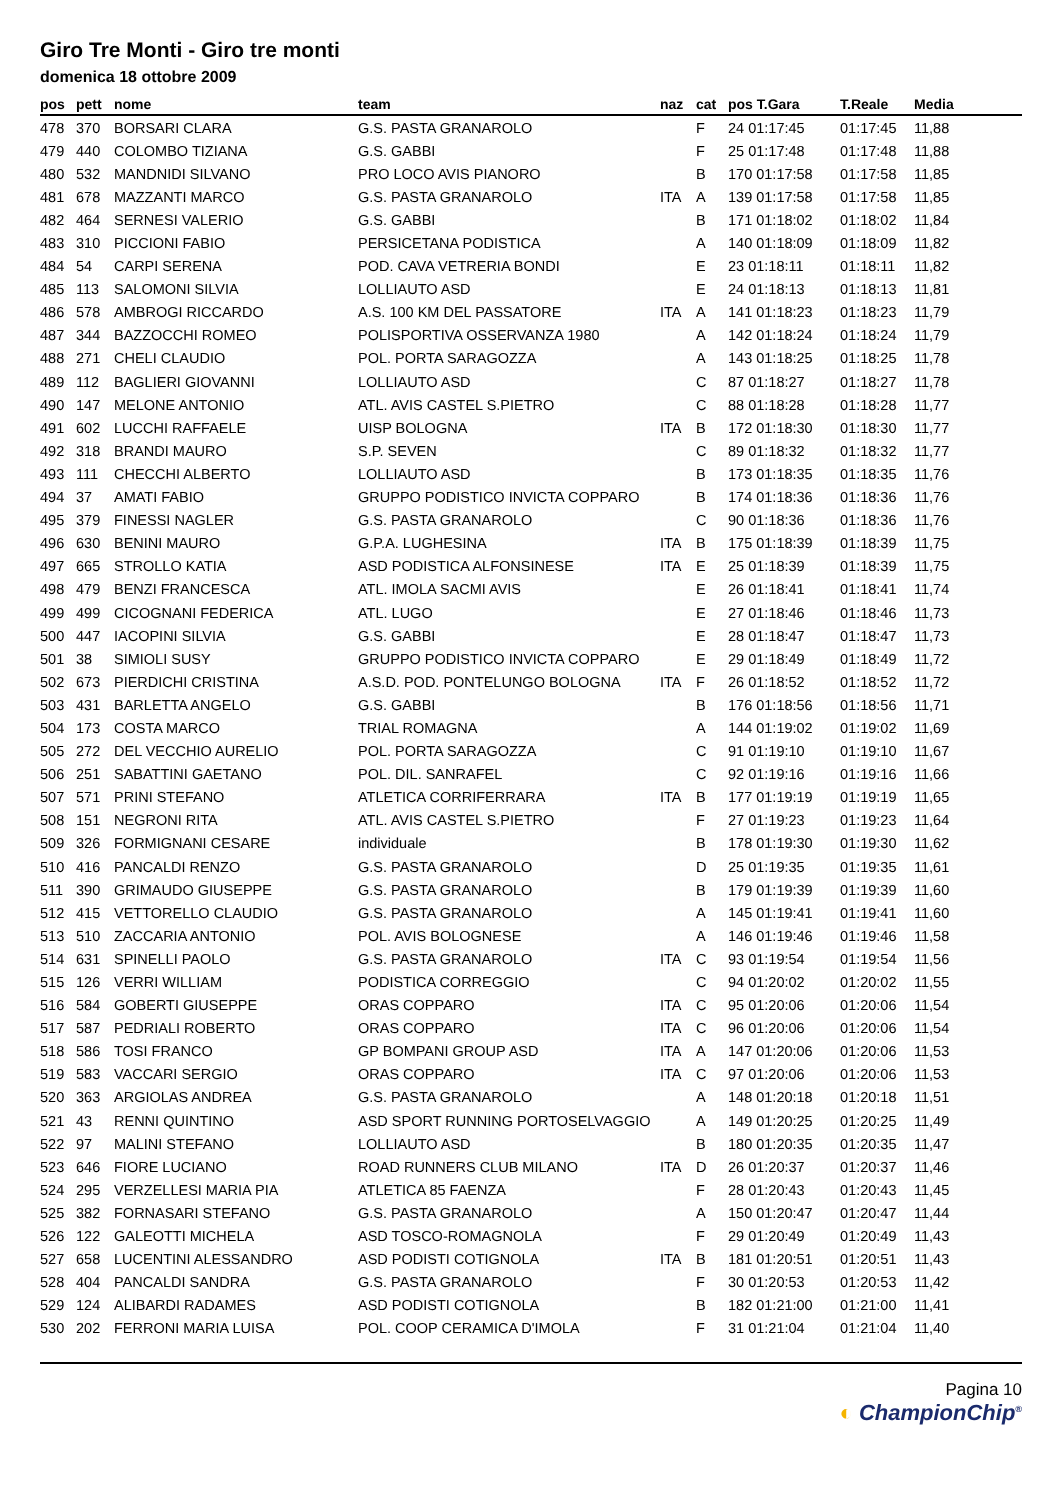Giro Tre Monti - Giro tre monti
domenica 18 ottobre 2009
| pos | pett | nome | team | naz | cat | pos T.Gara | T.Reale | Media |
| --- | --- | --- | --- | --- | --- | --- | --- | --- |
| 478 | 370 | BORSARI CLARA | G.S. PASTA GRANAROLO | | F | 24 01:17:45 | 01:17:45 | 11,88 |
| 479 | 440 | COLOMBO TIZIANA | G.S. GABBI | | F | 25 01:17:48 | 01:17:48 | 11,88 |
| 480 | 532 | MANDNIDI SILVANO | PRO LOCO AVIS PIANORO | | B | 170 01:17:58 | 01:17:58 | 11,85 |
| 481 | 678 | MAZZANTI MARCO | G.S. PASTA GRANAROLO | ITA | A | 139 01:17:58 | 01:17:58 | 11,85 |
| 482 | 464 | SERNESI VALERIO | G.S. GABBI | | B | 171 01:18:02 | 01:18:02 | 11,84 |
| 483 | 310 | PICCIONI FABIO | PERSICETANA PODISTICA | | A | 140 01:18:09 | 01:18:09 | 11,82 |
| 484 | 54 | CARPI SERENA | POD. CAVA VETRERIA BONDI | | E | 23 01:18:11 | 01:18:11 | 11,82 |
| 485 | 113 | SALOMONI SILVIA | LOLLIAUTO ASD | | E | 24 01:18:13 | 01:18:13 | 11,81 |
| 486 | 578 | AMBROGI RICCARDO | A.S. 100 KM DEL PASSATORE | ITA | A | 141 01:18:23 | 01:18:23 | 11,79 |
| 487 | 344 | BAZZOCCHI ROMEO | POLISPORTIVA OSSERVANZA 1980 | | A | 142 01:18:24 | 01:18:24 | 11,79 |
| 488 | 271 | CHELI CLAUDIO | POL. PORTA SARAGOZZA | | A | 143 01:18:25 | 01:18:25 | 11,78 |
| 489 | 112 | BAGLIERI GIOVANNI | LOLLIAUTO ASD | | C | 87 01:18:27 | 01:18:27 | 11,78 |
| 490 | 147 | MELONE ANTONIO | ATL. AVIS CASTEL S.PIETRO | | C | 88 01:18:28 | 01:18:28 | 11,77 |
| 491 | 602 | LUCCHI RAFFAELE | UISP BOLOGNA | ITA | B | 172 01:18:30 | 01:18:30 | 11,77 |
| 492 | 318 | BRANDI MAURO | S.P. SEVEN | | C | 89 01:18:32 | 01:18:32 | 11,77 |
| 493 | 111 | CHECCHI ALBERTO | LOLLIAUTO ASD | | B | 173 01:18:35 | 01:18:35 | 11,76 |
| 494 | 37 | AMATI FABIO | GRUPPO PODISTICO INVICTA COPPARO | | B | 174 01:18:36 | 01:18:36 | 11,76 |
| 495 | 379 | FINESSI NAGLER | G.S. PASTA GRANAROLO | | C | 90 01:18:36 | 01:18:36 | 11,76 |
| 496 | 630 | BENINI MAURO | G.P.A. LUGHESINA | ITA | B | 175 01:18:39 | 01:18:39 | 11,75 |
| 497 | 665 | STROLLO KATIA | ASD PODISTICA ALFONSINESE | ITA | E | 25 01:18:39 | 01:18:39 | 11,75 |
| 498 | 479 | BENZI FRANCESCA | ATL. IMOLA SACMI AVIS | | E | 26 01:18:41 | 01:18:41 | 11,74 |
| 499 | 499 | CICOGNANI FEDERICA | ATL. LUGO | | E | 27 01:18:46 | 01:18:46 | 11,73 |
| 500 | 447 | IACOPINI SILVIA | G.S. GABBI | | E | 28 01:18:47 | 01:18:47 | 11,73 |
| 501 | 38 | SIMIOLI SUSY | GRUPPO PODISTICO INVICTA COPPARO | | E | 29 01:18:49 | 01:18:49 | 11,72 |
| 502 | 673 | PIERDICHI CRISTINA | A.S.D. POD. PONTELUNGO BOLOGNA | ITA | F | 26 01:18:52 | 01:18:52 | 11,72 |
| 503 | 431 | BARLETTA ANGELO | G.S. GABBI | | B | 176 01:18:56 | 01:18:56 | 11,71 |
| 504 | 173 | COSTA MARCO | TRIAL ROMAGNA | | A | 144 01:19:02 | 01:19:02 | 11,69 |
| 505 | 272 | DEL VECCHIO AURELIO | POL. PORTA SARAGOZZA | | C | 91 01:19:10 | 01:19:10 | 11,67 |
| 506 | 251 | SABATTINI GAETANO | POL. DIL. SANRAFEL | | C | 92 01:19:16 | 01:19:16 | 11,66 |
| 507 | 571 | PRINI STEFANO | ATLETICA CORRIFERRARA | ITA | B | 177 01:19:19 | 01:19:19 | 11,65 |
| 508 | 151 | NEGRONI RITA | ATL. AVIS CASTEL S.PIETRO | | F | 27 01:19:23 | 01:19:23 | 11,64 |
| 509 | 326 | FORMIGNANI CESARE | individuale | | B | 178 01:19:30 | 01:19:30 | 11,62 |
| 510 | 416 | PANCALDI RENZO | G.S. PASTA GRANAROLO | | D | 25 01:19:35 | 01:19:35 | 11,61 |
| 511 | 390 | GRIMAUDO GIUSEPPE | G.S. PASTA GRANAROLO | | B | 179 01:19:39 | 01:19:39 | 11,60 |
| 512 | 415 | VETTORELLO CLAUDIO | G.S. PASTA GRANAROLO | | A | 145 01:19:41 | 01:19:41 | 11,60 |
| 513 | 510 | ZACCARIA ANTONIO | POL. AVIS BOLOGNESE | | A | 146 01:19:46 | 01:19:46 | 11,58 |
| 514 | 631 | SPINELLI PAOLO | G.S. PASTA GRANAROLO | ITA | C | 93 01:19:54 | 01:19:54 | 11,56 |
| 515 | 126 | VERRI WILLIAM | PODISTICA CORREGGIO | | C | 94 01:20:02 | 01:20:02 | 11,55 |
| 516 | 584 | GOBERTI GIUSEPPE | ORAS COPPARO | ITA | C | 95 01:20:06 | 01:20:06 | 11,54 |
| 517 | 587 | PEDRIALI ROBERTO | ORAS COPPARO | ITA | C | 96 01:20:06 | 01:20:06 | 11,54 |
| 518 | 586 | TOSI FRANCO | GP BOMPANI GROUP ASD | ITA | A | 147 01:20:06 | 01:20:06 | 11,53 |
| 519 | 583 | VACCARI SERGIO | ORAS COPPARO | ITA | C | 97 01:20:06 | 01:20:06 | 11,53 |
| 520 | 363 | ARGIOLAS ANDREA | G.S. PASTA GRANAROLO | | A | 148 01:20:18 | 01:20:18 | 11,51 |
| 521 | 43 | RENNI QUINTINO | ASD SPORT RUNNING PORTOSELVAGGIO | | A | 149 01:20:25 | 01:20:25 | 11,49 |
| 522 | 97 | MALINI STEFANO | LOLLIAUTO ASD | | B | 180 01:20:35 | 01:20:35 | 11,47 |
| 523 | 646 | FIORE LUCIANO | ROAD RUNNERS CLUB MILANO | ITA | D | 26 01:20:37 | 01:20:37 | 11,46 |
| 524 | 295 | VERZELLESI MARIA PIA | ATLETICA 85 FAENZA | | F | 28 01:20:43 | 01:20:43 | 11,45 |
| 525 | 382 | FORNASARI STEFANO | G.S. PASTA GRANAROLO | | A | 150 01:20:47 | 01:20:47 | 11,44 |
| 526 | 122 | GALEOTTI MICHELA | ASD TOSCO-ROMAGNOLA | | F | 29 01:20:49 | 01:20:49 | 11,43 |
| 527 | 658 | LUCENTINI ALESSANDRO | ASD PODISTI COTIGNOLA | ITA | B | 181 01:20:51 | 01:20:51 | 11,43 |
| 528 | 404 | PANCALDI SANDRA | G.S. PASTA GRANAROLO | | F | 30 01:20:53 | 01:20:53 | 11,42 |
| 529 | 124 | ALIBARDI RADAMES | ASD PODISTI COTIGNOLA | | B | 182 01:21:00 | 01:21:00 | 11,41 |
| 530 | 202 | FERRONI MARIA LUISA | POL. COOP CERAMICA D'IMOLA | | F | 31 01:21:04 | 01:21:04 | 11,40 |
Pagina 10
◐ ChampionChip<sup>®</sup>